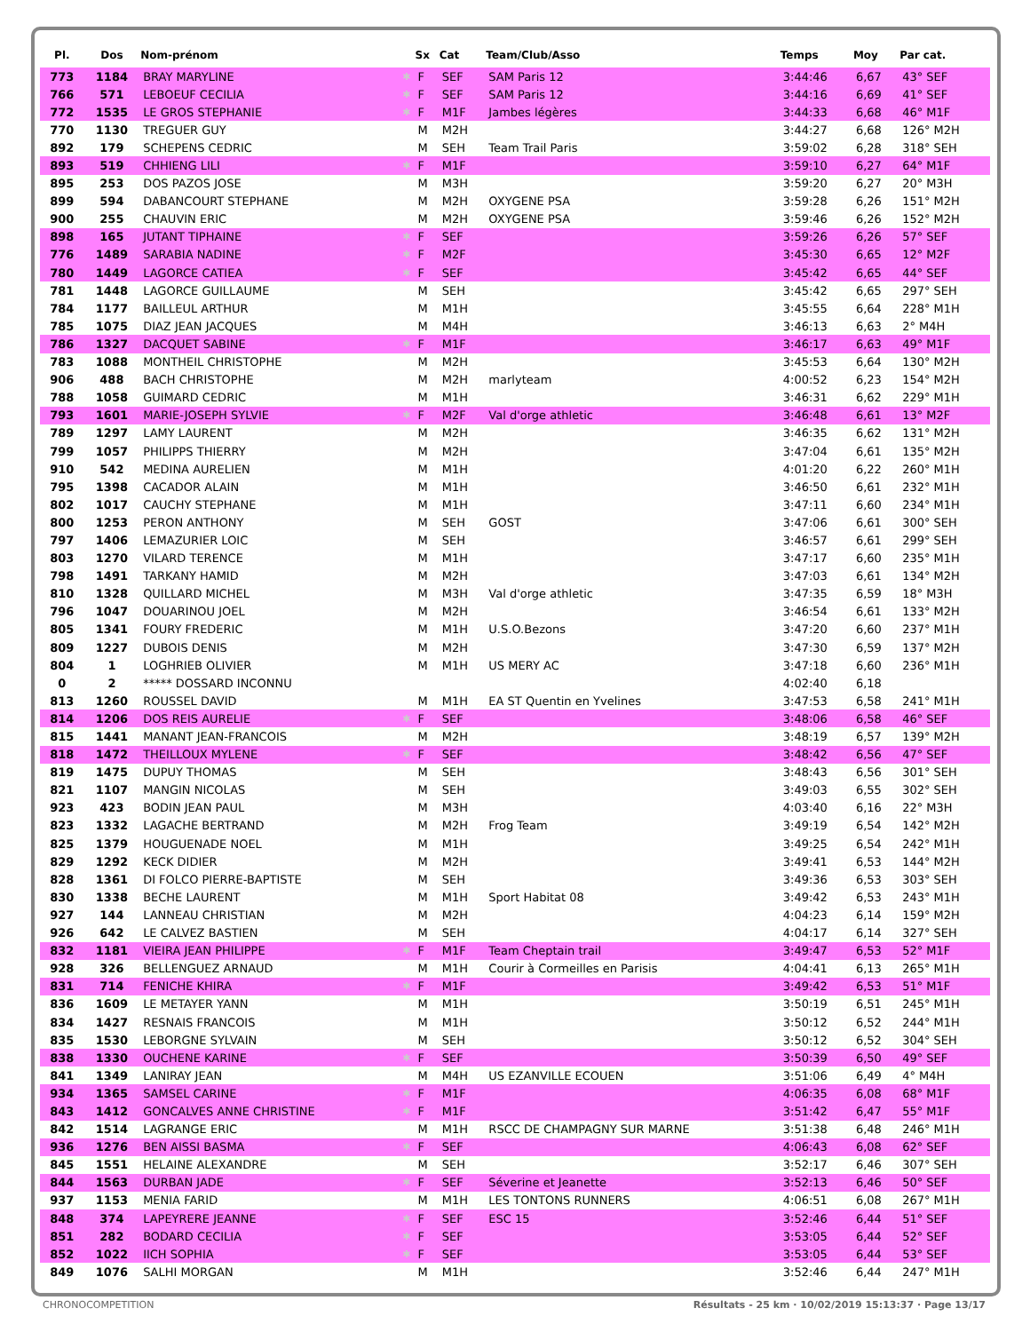| Pl. | Dos | Nom-prénom | | Sx | Cat | Team/Club/Asso | Temps | Moy | Par cat. |
| --- | --- | --- | --- | --- | --- | --- | --- | --- | --- |
| 773 | 1184 | BRAY MARYLINE | ✱ | F | SEF | SAM Paris 12 | 3:44:46 | 6,67 | 43° SEF |
| 766 | 571 | LEBOEUF CECILIA | ✱ | F | SEF | SAM Paris 12 | 3:44:16 | 6,69 | 41° SEF |
| 772 | 1535 | LE GROS STEPHANIE | ✱ | F | M1F | Jambes légères | 3:44:33 | 6,68 | 46° M1F |
| 770 | 1130 | TREGUER GUY | | M | M2H | | 3:44:27 | 6,68 | 126° M2H |
| 892 | 179 | SCHEPENS CEDRIC | | M | SEH | Team Trail Paris | 3:59:02 | 6,28 | 318° SEH |
| 893 | 519 | CHHIENG LILI | ✱ | F | M1F | | 3:59:10 | 6,27 | 64° M1F |
| 895 | 253 | DOS PAZOS JOSE | | M | M3H | | 3:59:20 | 6,27 | 20° M3H |
| 899 | 594 | DABANCOURT STEPHANE | | M | M2H | OXYGENE PSA | 3:59:28 | 6,26 | 151° M2H |
| 900 | 255 | CHAUVIN ERIC | | M | M2H | OXYGENE PSA | 3:59:46 | 6,26 | 152° M2H |
| 898 | 165 | JUTANT TIPHAINE | ✱ | F | SEF | | 3:59:26 | 6,26 | 57° SEF |
| 776 | 1489 | SARABIA NADINE | ✱ | F | M2F | | 3:45:30 | 6,65 | 12° M2F |
| 780 | 1449 | LAGORCE CATIEA | ✱ | F | SEF | | 3:45:42 | 6,65 | 44° SEF |
| 781 | 1448 | LAGORCE GUILLAUME | | M | SEH | | 3:45:42 | 6,65 | 297° SEH |
| 784 | 1177 | BAILLEUL ARTHUR | | M | M1H | | 3:45:55 | 6,64 | 228° M1H |
| 785 | 1075 | DIAZ JEAN JACQUES | | M | M4H | | 3:46:13 | 6,63 | 2° M4H |
| 786 | 1327 | DACQUET SABINE | ✱ | F | M1F | | 3:46:17 | 6,63 | 49° M1F |
| 783 | 1088 | MONTHEIL CHRISTOPHE | | M | M2H | | 3:45:53 | 6,64 | 130° M2H |
| 906 | 488 | BACH CHRISTOPHE | | M | M2H | marlyteam | 4:00:52 | 6,23 | 154° M2H |
| 788 | 1058 | GUIMARD CEDRIC | | M | M1H | | 3:46:31 | 6,62 | 229° M1H |
| 793 | 1601 | MARIE-JOSEPH SYLVIE | ✱ | F | M2F | Val d'orge athletic | 3:46:48 | 6,61 | 13° M2F |
| 789 | 1297 | LAMY LAURENT | | M | M2H | | 3:46:35 | 6,62 | 131° M2H |
| 799 | 1057 | PHILIPPS THIERRY | | M | M2H | | 3:47:04 | 6,61 | 135° M2H |
| 910 | 542 | MEDINA AURELIEN | | M | M1H | | 4:01:20 | 6,22 | 260° M1H |
| 795 | 1398 | CACADOR ALAIN | | M | M1H | | 3:46:50 | 6,61 | 232° M1H |
| 802 | 1017 | CAUCHY STEPHANE | | M | M1H | | 3:47:11 | 6,60 | 234° M1H |
| 800 | 1253 | PERON ANTHONY | | M | SEH | GOST | 3:47:06 | 6,61 | 300° SEH |
| 797 | 1406 | LEMAZURIER LOIC | | M | SEH | | 3:46:57 | 6,61 | 299° SEH |
| 803 | 1270 | VILARD TERENCE | | M | M1H | | 3:47:17 | 6,60 | 235° M1H |
| 798 | 1491 | TARKANY HAMID | | M | M2H | | 3:47:03 | 6,61 | 134° M2H |
| 810 | 1328 | QUILLARD MICHEL | | M | M3H | Val d'orge athletic | 3:47:35 | 6,59 | 18° M3H |
| 796 | 1047 | DOUARINOU JOEL | | M | M2H | | 3:46:54 | 6,61 | 133° M2H |
| 805 | 1341 | FOURY FREDERIC | | M | M1H | U.S.O.Bezons | 3:47:20 | 6,60 | 237° M1H |
| 809 | 1227 | DUBOIS DENIS | | M | M2H | | 3:47:30 | 6,59 | 137° M2H |
| 804 | 1 | LOGHRIEB OLIVIER | | M | M1H | US MERY AC | 3:47:18 | 6,60 | 236° M1H |
| 0 | 2 | ***** DOSSARD INCONNU | | | | | 4:02:40 | 6,18 | |
| 813 | 1260 | ROUSSEL DAVID | | M | M1H | EA ST Quentin en Yvelines | 3:47:53 | 6,58 | 241° M1H |
| 814 | 1206 | DOS REIS AURELIE | ✱ | F | SEF | | 3:48:06 | 6,58 | 46° SEF |
| 815 | 1441 | MANANT JEAN-FRANCOIS | | M | M2H | | 3:48:19 | 6,57 | 139° M2H |
| 818 | 1472 | THEILLOUX MYLENE | ✱ | F | SEF | | 3:48:42 | 6,56 | 47° SEF |
| 819 | 1475 | DUPUY THOMAS | | M | SEH | | 3:48:43 | 6,56 | 301° SEH |
| 821 | 1107 | MANGIN NICOLAS | | M | SEH | | 3:49:03 | 6,55 | 302° SEH |
| 923 | 423 | BODIN JEAN PAUL | | M | M3H | | 4:03:40 | 6,16 | 22° M3H |
| 823 | 1332 | LAGACHE BERTRAND | | M | M2H | Frog Team | 3:49:19 | 6,54 | 142° M2H |
| 825 | 1379 | HOUGUENADE NOEL | | M | M1H | | 3:49:25 | 6,54 | 242° M1H |
| 829 | 1292 | KECK DIDIER | | M | M2H | | 3:49:41 | 6,53 | 144° M2H |
| 828 | 1361 | DI FOLCO PIERRE-BAPTISTE | | M | SEH | | 3:49:36 | 6,53 | 303° SEH |
| 830 | 1338 | BECHE LAURENT | | M | M1H | Sport Habitat 08 | 3:49:42 | 6,53 | 243° M1H |
| 927 | 144 | LANNEAU CHRISTIAN | | M | M2H | | 4:04:23 | 6,14 | 159° M2H |
| 926 | 642 | LE CALVEZ BASTIEN | | M | SEH | | 4:04:17 | 6,14 | 327° SEH |
| 832 | 1181 | VIEIRA JEAN PHILIPPE | ✱ | F | M1F | Team Cheptain trail | 3:49:47 | 6,53 | 52° M1F |
| 928 | 326 | BELLENGUEZ ARNAUD | | M | M1H | Courir à Cormeilles en Parisis | 4:04:41 | 6,13 | 265° M1H |
| 831 | 714 | FENICHE KHIRA | ✱ | F | M1F | | 3:49:42 | 6,53 | 51° M1F |
| 836 | 1609 | LE METAYER YANN | | M | M1H | | 3:50:19 | 6,51 | 245° M1H |
| 834 | 1427 | RESNAIS FRANCOIS | | M | M1H | | 3:50:12 | 6,52 | 244° M1H |
| 835 | 1530 | LEBORGNE SYLVAIN | | M | SEH | | 3:50:12 | 6,52 | 304° SEH |
| 838 | 1330 | OUCHENE KARINE | ✱ | F | SEF | | 3:50:39 | 6,50 | 49° SEF |
| 841 | 1349 | LANIRAY JEAN | | M | M4H | US EZANVILLE ECOUEN | 3:51:06 | 6,49 | 4° M4H |
| 934 | 1365 | SAMSEL CARINE | ✱ | F | M1F | | 4:06:35 | 6,08 | 68° M1F |
| 843 | 1412 | GONCALVES ANNE CHRISTINE | ✱ | F | M1F | | 3:51:42 | 6,47 | 55° M1F |
| 842 | 1514 | LAGRANGE ERIC | | M | M1H | RSCC DE CHAMPAGNY SUR MARNE | 3:51:38 | 6,48 | 246° M1H |
| 936 | 1276 | BEN AISSI BASMA | ✱ | F | SEF | | 4:06:43 | 6,08 | 62° SEF |
| 845 | 1551 | HELAINE ALEXANDRE | | M | SEH | | 3:52:17 | 6,46 | 307° SEH |
| 844 | 1563 | DURBAN JADE | ✱ | F | SEF | Séverine et Jeanette | 3:52:13 | 6,46 | 50° SEF |
| 937 | 1153 | MENIA FARID | | M | M1H | LES TONTONS RUNNERS | 4:06:51 | 6,08 | 267° M1H |
| 848 | 374 | LAPEYRERE JEANNE | ✱ | F | SEF | ESC 15 | 3:52:46 | 6,44 | 51° SEF |
| 851 | 282 | BODARD CECILIA | ✱ | F | SEF | | 3:53:05 | 6,44 | 52° SEF |
| 852 | 1022 | IICH SOPHIA | ✱ | F | SEF | | 3:53:05 | 6,44 | 53° SEF |
| 849 | 1076 | SALHI MORGAN | | M | M1H | | 3:52:46 | 6,44 | 247° M1H |
CHRONOCOMPETITION
Résultats - 25 km · 10/02/2019 15:13:37 · Page 13/17